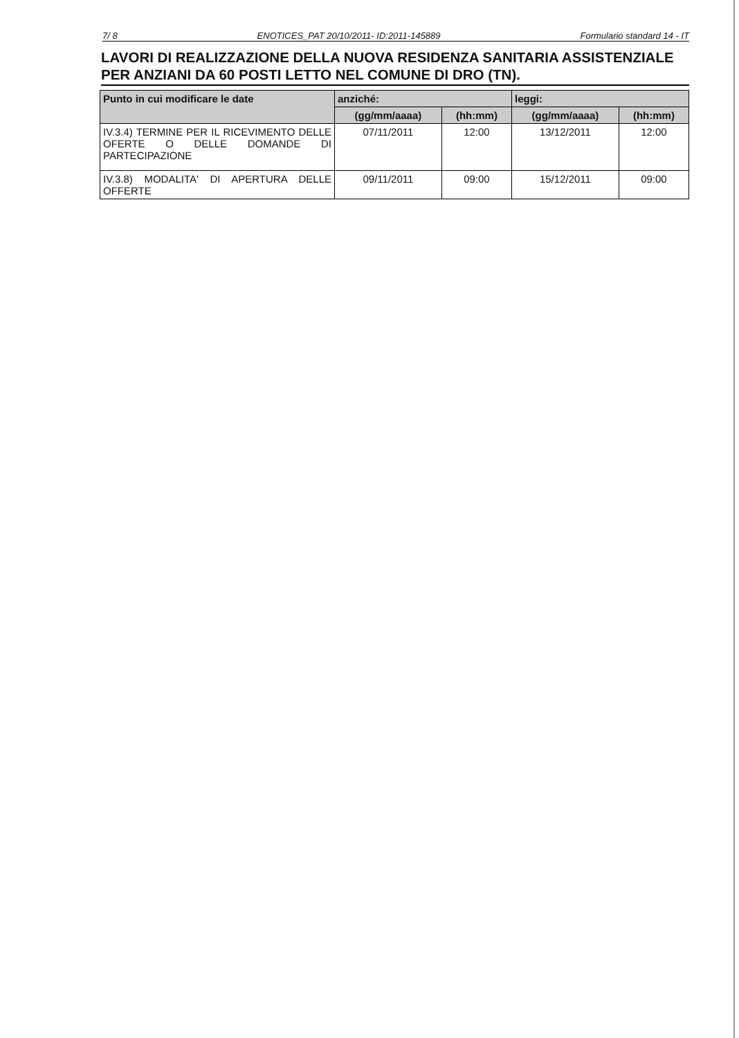7/ 8 ENOTICES_PAT 20/10/2011- ID:2011-145889 Formulario standard 14 - IT
LAVORI DI REALIZZAZIONE DELLA NUOVA RESIDENZA SANITARIA ASSISTENZIALE PER ANZIANI DA 60 POSTI LETTO NEL COMUNE DI DRO (TN).
| Punto in cui modificare le date | anziché: | | leggi: | |
| --- | --- | --- | --- | --- |
| | (gg/mm/aaaa) | (hh:mm) | (gg/mm/aaaa) | (hh:mm) |
| IV.3.4) TERMINE PER IL RICEVIMENTO DELLE OFERTE O DELLE DOMANDE DI PARTECIPAZIONE | 07/11/2011 | 12:00 | 13/12/2011 | 12:00 |
| IV.3.8) MODALITA' DI APERTURA DELLE OFFERTE | 09/11/2011 | 09:00 | 15/12/2011 | 09:00 |